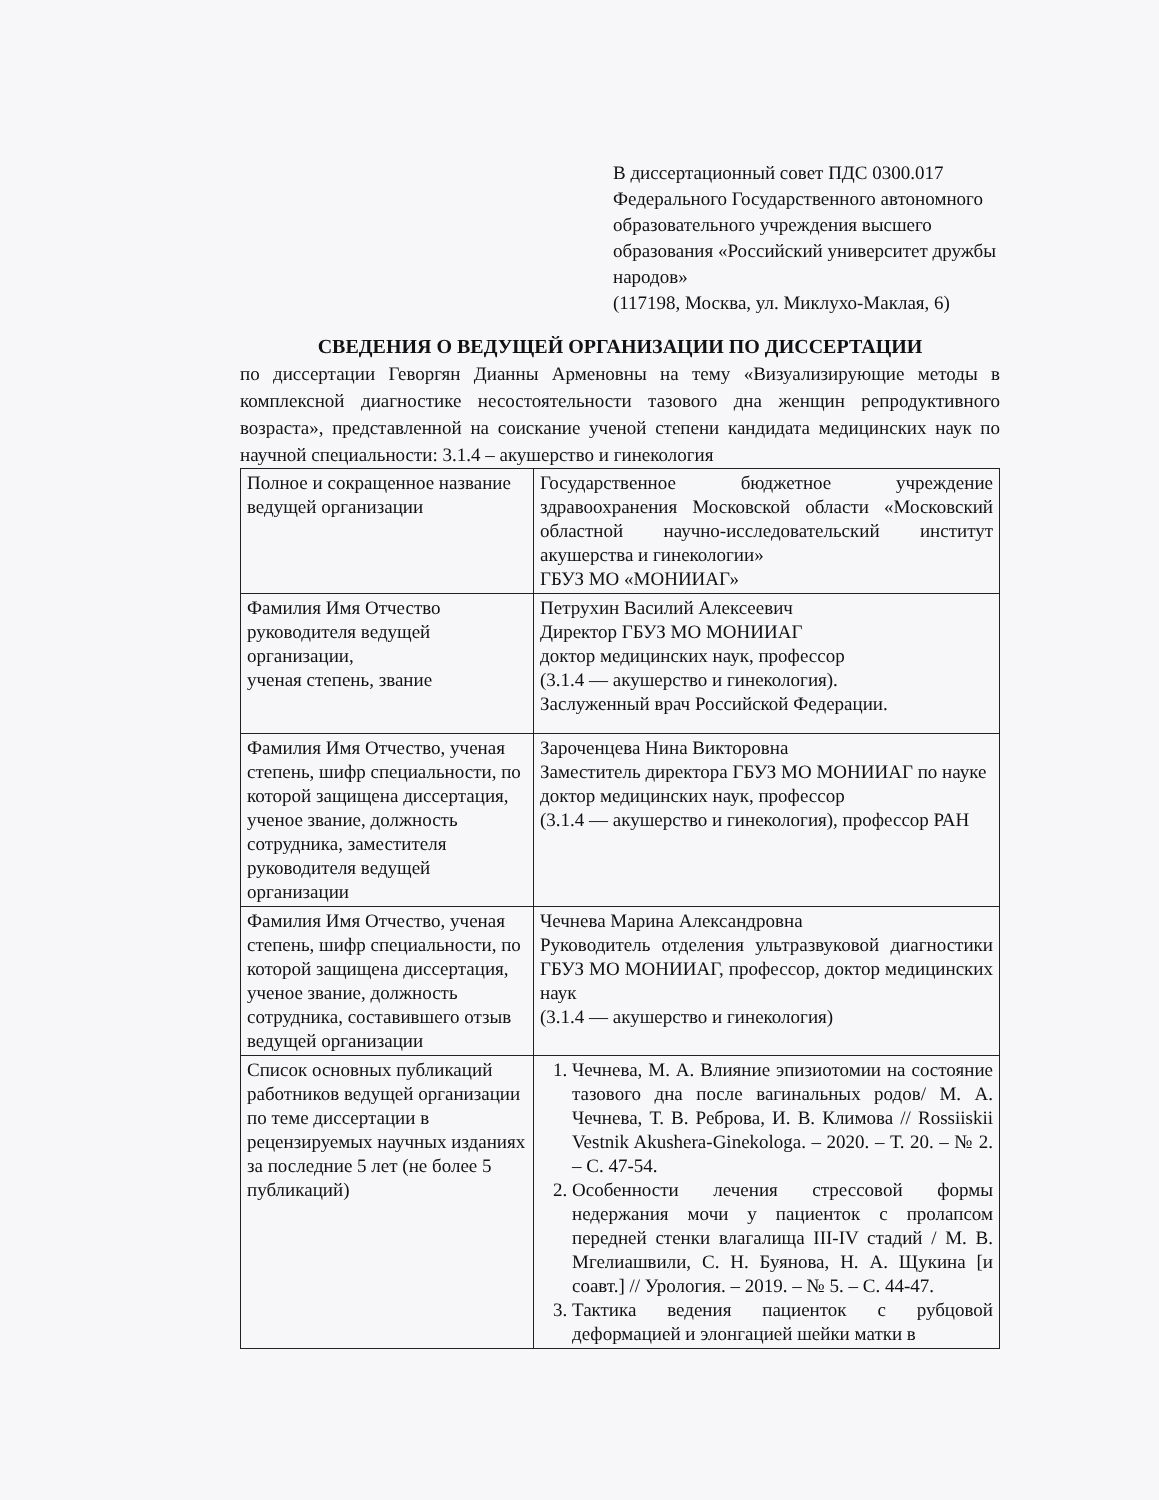В диссертационный совет ПДС 0300.017
Федерального Государственного автономного образовательного учреждения высшего образования «Российский университет дружбы народов»
(117198, Москва, ул. Миклухо-Маклая, 6)
СВЕДЕНИЯ О ВЕДУЩЕЙ ОРГАНИЗАЦИИ ПО ДИССЕРТАЦИИ
по диссертации Геворгян Дианны Арменовны на тему «Визуализирующие методы в комплексной диагностике несостоятельности тазового дна женщин репродуктивного возраста», представленной на соискание ученой степени кандидата медицинских наук по научной специальности: 3.1.4 – акушерство и гинекология
| Полное и сокращенное название ведущей организации | Государственное бюджетное учреждение здравоохранения Московской области «Московский областной научно-исследовательский институт акушерства и гинекологии» ГБУЗ МО «МОНИИАГ» |
| Фамилия Имя Отчество руководителя ведущей организации, ученая степень, звание | Петрухин Василий Алексеевич Директор ГБУЗ МО МОНИИАГ доктор медицинских наук, профессор (3.1.4 — акушерство и гинекология). Заслуженный врач Российской Федерации. |
| Фамилия Имя Отчество, ученая степень, шифр специальности, по которой защищена диссертация, ученое звание, должность сотрудника, заместителя руководителя ведущей организации | Зароченцева Нина Викторовна Заместитель директора ГБУЗ МО МОНИИАГ по науке доктор медицинских наук, профессор (3.1.4 — акушерство и гинекология), профессор РАН |
| Фамилия Имя Отчество, ученая степень, шифр специальности, по которой защищена диссертация, ученое звание, должность сотрудника, составившего отзыв ведущей организации | Чечнева Марина Александровна Руководитель отделения ультразвуковой диагностики ГБУЗ МО МОНИИАГ, профессор, доктор медицинских наук (3.1.4 — акушерство и гинекология) |
| Список основных публикаций работников ведущей организации по теме диссертации в рецензируемых научных изданиях за последние 5 лет (не более 5 публикаций) | 1. Чечнева, М. А. Влияние эпизиотомии на состояние тазового дна после вагинальных родов/ М. А. Чечнева, Т. В. Реброва, И. В. Климова // Rossiiskii Vestnik Akushera-Ginekologa. – 2020. – Т. 20. – № 2. – С. 47-54. 2. Особенности лечения стрессовой формы недержания мочи у пациенток с пролапсом передней стенки влагалища III-IV стадий / М. В. Мгелиашвили, С. Н. Буянова, Н. А. Щукина [и соавт.] // Урология. – 2019. – № 5. – С. 44-47. 3. Тактика ведения пациенток с рубцовой деформацией и элонгацией шейки матки в |